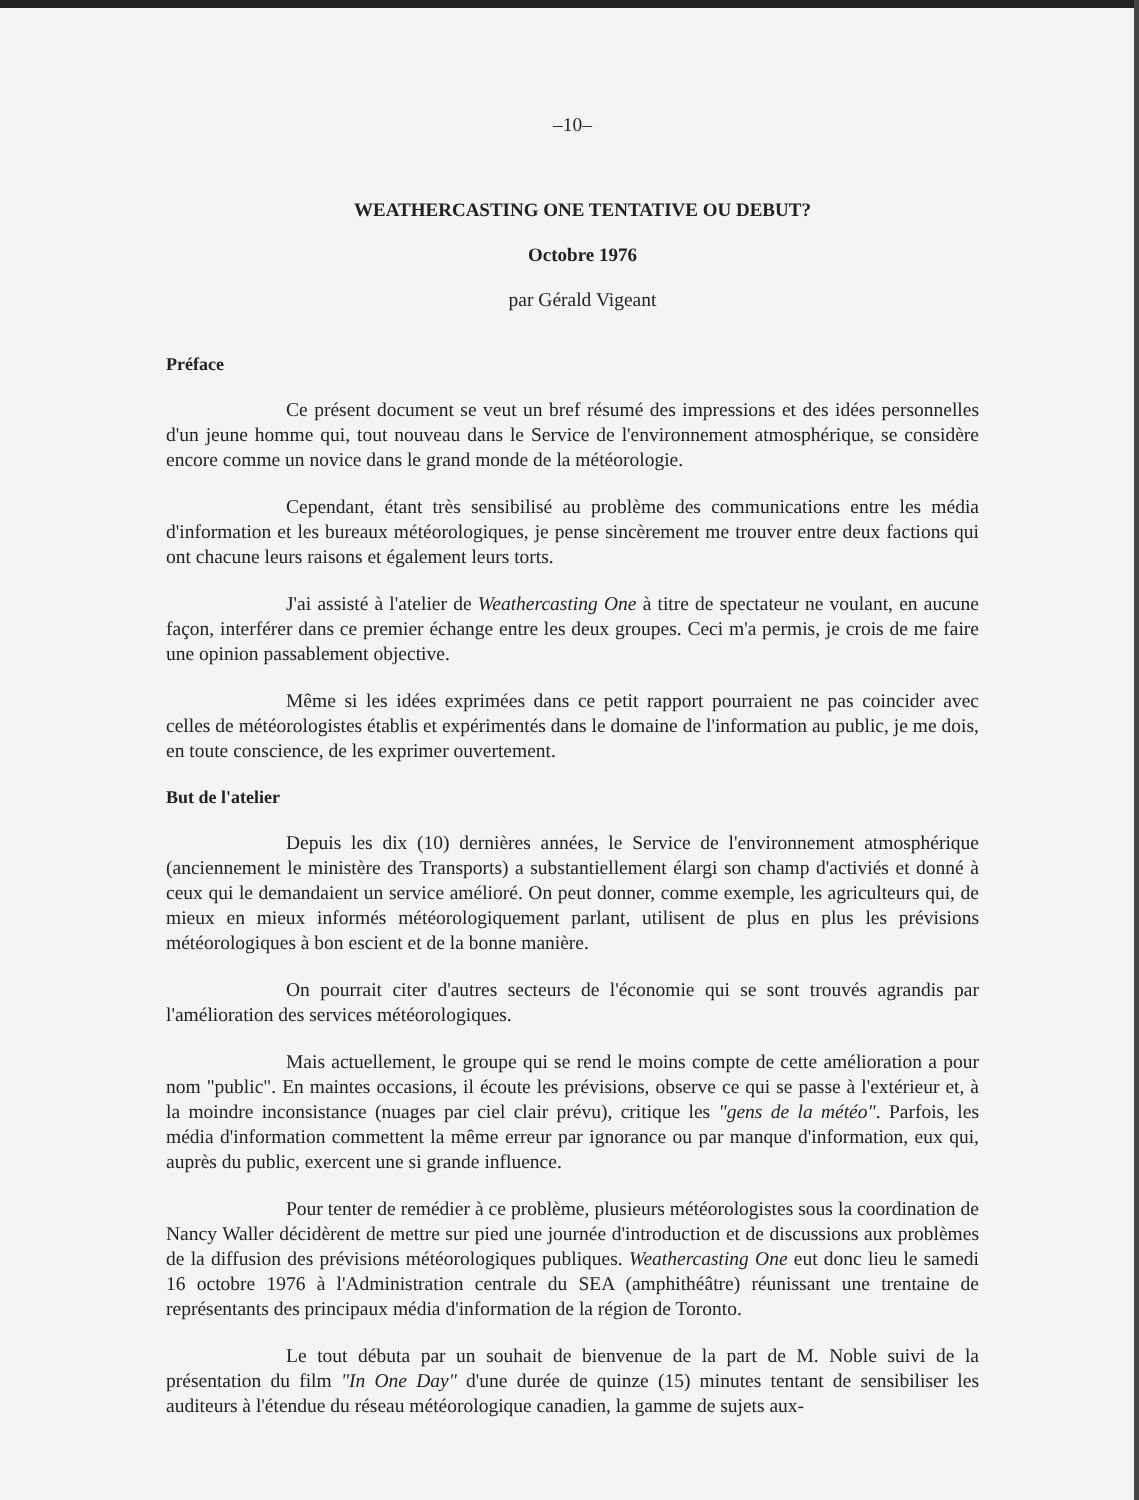–10–
WEATHERCASTING ONE TENTATIVE OU DEBUT?
Octobre 1976
par Gérald Vigeant
Préface
Ce présent document se veut un bref résumé des impressions et des idées personnelles d'un jeune homme qui, tout nouveau dans le Service de l'environnement atmosphérique, se considère encore comme un novice dans le grand monde de la météorologie.
Cependant, étant très sensibilisé au problème des communications entre les média d'information et les bureaux météorologiques, je pense sincèrement me trouver entre deux factions qui ont chacune leurs raisons et également leurs torts.
J'ai assisté à l'atelier de Weathercasting One à titre de spectateur ne voulant, en aucune façon, interférer dans ce premier échange entre les deux groupes. Ceci m'a permis, je crois de me faire une opinion passablement objective.
Même si les idées exprimées dans ce petit rapport pourraient ne pas coincider avec celles de météorologistes établis et expérimentés dans le domaine de l'information au public, je me dois, en toute conscience, de les exprimer ouvertement.
But de l'atelier
Depuis les dix (10) dernières années, le Service de l'environnement atmosphérique (anciennement le ministère des Transports) a substantiellement élargi son champ d'activiés et donné à ceux qui le demandaient un service amélioré. On peut donner, comme exemple, les agriculteurs qui, de mieux en mieux informés météorologiquement parlant, utilisent de plus en plus les prévisions météorologiques à bon escient et de la bonne manière.
On pourrait citer d'autres secteurs de l'économie qui se sont trouvés agrandis par l'amélioration des services météorologiques.
Mais actuellement, le groupe qui se rend le moins compte de cette amélioration a pour nom "public". En maintes occasions, il écoute les prévisions, observe ce qui se passe à l'extérieur et, à la moindre inconsistance (nuages par ciel clair prévu), critique les "gens de la météo". Parfois, les média d'information commettent la même erreur par ignorance ou par manque d'information, eux qui, auprès du public, exercent une si grande influence.
Pour tenter de remédier à ce problème, plusieurs météorologistes sous la coordination de Nancy Waller décidèrent de mettre sur pied une journée d'introduction et de discussions aux problèmes de la diffusion des prévisions météorologiques publiques. Weathercasting One eut donc lieu le samedi 16 octobre 1976 à l'Administration centrale du SEA (amphithéâtre) réunissant une trentaine de représentants des principaux média d'information de la région de Toronto.
Le tout débuta par un souhait de bienvenue de la part de M. Noble suivi de la présentation du film "In One Day" d'une durée de quinze (15) minutes tentant de sensibiliser les auditeurs à l'étendue du réseau météorologique canadien, la gamme de sujets aux-